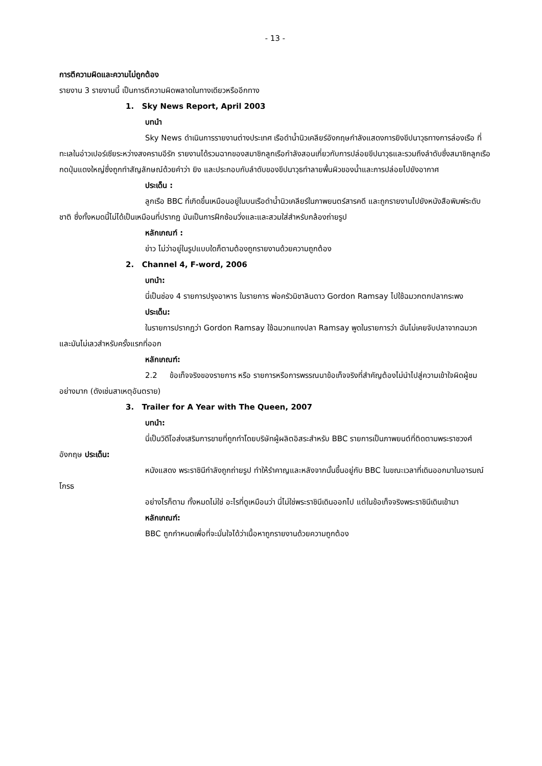- 13 -
การตีความผิดและความไม่ถูกต้อง
รายงาน 3 รายงานนี้ เป็นการตีความผิดพลาดในทางเดียวหรืออีกทาง
1. Sky News Report, April 2003
บทนำ
Sky News ดำเนินการรายงานต่างประเทศ เรือดำน้ำนิวเคลียร์อังกฤษกำลังแสดงการยิงขีปนาวุธทางการล่องเรือ ที่ทะเลในอ่าวเปอร์เซียระหว่างสงครามอีรัก รายงานได้รวมฉากของสมาชิกลูกเรือกำลังสอนเกี่ยวกับการปล่อยขีปนาวุธและรวมถึงลำดับซึ่งสมาชิกลูกเรือกดปุ่มแดงใหญ่ซึ่งถูกทำสัญลักษณ์ด้วยคำว่า ยิง และประกอบกับลำดับของขีปนาวุธทำลายพื้นผิวของน้ำและการปล่อยไปยังอากาศ
ประเด็น :
ลูกเรือ BBC ที่เกิดขึ้นเหมือนอยู่ในบนเรือดำน้ำนิวเคลียร์ในภาพยนตร์สารคดี และถูกรายงานไปยังหนังสือพิมพ์ระดับชาติ ซึ่งทั้งหมดนี้ไม่ได้เป็นเหมือนที่ปรากฏ มันเป็นการฝึกซ้อมวิ่งและและสวมใส่สำหรับกล้องถ่ายรูป
หลักเกณฑ์ :
ข่าว ไม่ว่าอยู่ในรูปแบบใดก็ตามต้องถูกรายงานด้วยความถูกต้อง
2. Channel 4, F-word, 2006
บทนำ:
นี่เป็นช่อง 4 รายการปรุงอาหาร ในรายการ พ่อครัวมิชาลินดาว Gordon Ramsay ไปใช้ฉมวกตกปลากระพง
ประเด็น:
ในรายการปรากฏว่า Gordon Ramsay ใช้ฉมวกแทงปลา Ramsay พูดในรายการว่า ฉันไม่เคยจับปลาจากฉมวก และมันไม่เลวสำหรับครั้งแรกที่ออก
หลักเกณฑ์:
2.2 ข้อเท็จจริงของรายการ หรือ รายการหรือการพรรณนาข้อเท็จจริงที่สำคัญต้องไม่นำไปสู่ความเข้าใจผิดผู้ชมอย่างมาก (ดังเช่นสาเหตุอันตราย)
3. Trailer for A Year with The Queen, 2007
บทนำ:
นี่เป็นวิดีโอส่งเสริมการขายที่ถูกทำโดยบริษัทผู้ผลิตอิสระสำหรับ BBC รายการเป็นภาพยนต์ที่ติดตามพระราชวงศ์อังกฤษ ประเด็น:
หนังแสดง พระราชินีกำลังถูกถ่ายรูป ทำให้รำคาญและหลังจากนั้นขึ้นอยู่กับ BBC ในขณะเวลาที่เดินออกมาในอารมณ์โกรธ
อย่างไรก็ตาม ทั้งหมดไม่ใช่ อะไรที่ดูเหมือนว่า นี่ไม่ใช่พระราชินีเดินออกไป แต่ในข้อเท็จจริงพระราชินีเดินเข้ามา
หลักเกณฑ์:
BBC ถูกกำหนดเพื่อที่จะมั่นใจได้ว่าเนื้อหาถูกรายงานด้วยความถูกต้อง